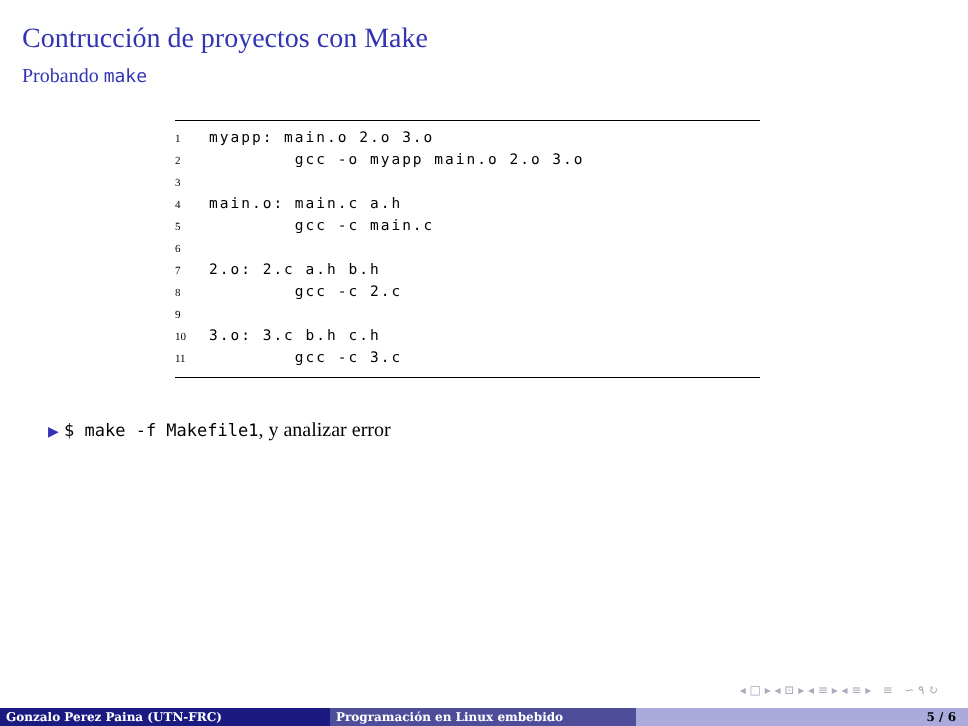Contrucción de proyectos con Make
Probando make
1 myapp: main.o 2.o 3.o
2 gcc -o myapp main.o 2.o 3.o
3
4 main.o: main.c a.h
5 gcc -c main.c
6
7 2.o: 2.c a.h b.h
8 gcc -c 2.c
9
10 3.o: 3.c b.h c.h
11 gcc -c 3.c
▶ $ make -f Makefile1, y analizar error
◂ □ ▸ ◂ ⊡ ▸ ◂ ≡ ▸ ◂ ≡ ▸ ≡ ∽ ۹ ↻
Gonzalo Perez Paina (UTN-FRC) Programación en Linux embebido 5 / 6